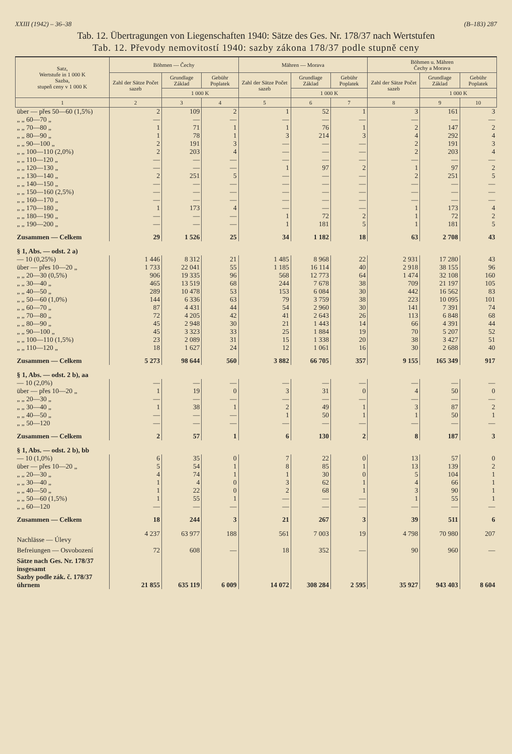XXIII (1942) – 36–38 (B–183) 287
Tab. 12. Übertragungen von Liegenschaften 1940: Sätze des Ges. Nr. 178/37 nach Wertstufen
Tab. 12. Převody nemovitostí 1940: sazby zákona 178/37 podle stupně ceny
| Satz, Wertstufe in 1 000 K Sazba, stupeň ceny v 1 000 K | Böhmen — Čechy | | | Mähren — Morava | | | Böhmen u. Mähren Čechy a Morava | | |
| --- | --- | --- | --- | --- | --- | --- | --- | --- | --- |
| | Zahl der Sätze Počet sazeb | Grundlage Základ | Gebühr Poplatek | Zahl der Sätze Počet sazeb | Grundlage Základ | Gebühr Poplatek | Zahl der Sätze Počet sazeb | Grundlage Základ | Gebühr Poplatek |
| | | 1 000 K | | | 1 000 K | | | 1 000 K | |
| 1 | 2 | 3 | 4 | 5 | 6 | 7 | 8 | 9 | 10 |
| über — přes 50—60 (1,5%) | 2 | 109 | 2 | 1 | 52 | 1 | 3 | 161 | 3 |
| „ „ 60—70 „ | — | — | — | — | — | — | — | — | — |
| „ „ 70—80 „ | 1 | 71 | 1 | 1 | 76 | 1 | 2 | 147 | 2 |
| „ „ 80—90 „ | 1 | 78 | 1 | 3 | 214 | 3 | 4 | 292 | 4 |
| „ „ 90—100 „ | 2 | 191 | 3 | — | — | — | 2 | 191 | 3 |
| „ „ 100—110 (2,0%) | 2 | 203 | 4 | — | — | — | 2 | 203 | 4 |
| „ „ 110—120 „ | — | — | — | — | — | — | — | — | — |
| „ „ 120—130 „ | — | — | — | 1 | 97 | 2 | 1 | 97 | 2 |
| „ „ 130—140 „ | 2 | 251 | 5 | — | — | — | 2 | 251 | 5 |
| „ „ 140—150 „ | — | — | — | — | — | — | — | — | — |
| „ „ 150—160 (2,5%) | — | — | — | — | — | — | — | — | — |
| „ „ 160—170 „ | — | — | — | — | — | — | — | — | — |
| „ „ 170—180 „ | 1 | 173 | 4 | — | — | — | 1 | 173 | 4 |
| „ „ 180—190 „ | — | — | — | 1 | 72 | 2 | 1 | 72 | 2 |
| „ „ 190—200 „ | — | — | — | 1 | 181 | 5 | 1 | 181 | 5 |
| Zusammen — Celkem | 29 | 1 526 | 25 | 34 | 1 182 | 18 | 63 | 2 708 | 43 |
| § 1, Abs. — odst. 2 a) | | | | | | | | | |
| — 10 (0,25%) | 1 446 | 8 312 | 21 | 1 485 | 8 968 | 22 | 2 931 | 17 280 | 43 |
| über — přes 10—20 „ | 1 733 | 22 041 | 55 | 1 185 | 16 114 | 40 | 2 918 | 38 155 | 96 |
| „ „ 20—30 (0,5%) | 906 | 19 335 | 96 | 568 | 12 773 | 64 | 1 474 | 32 108 | 160 |
| „ „ 30—40 „ | 465 | 13 519 | 68 | 244 | 7 678 | 38 | 709 | 21 197 | 105 |
| „ „ 40—50 „ | 289 | 10 478 | 53 | 153 | 6 084 | 30 | 442 | 16 562 | 83 |
| „ „ 50—60 (1,0%) | 144 | 6 336 | 63 | 79 | 3 759 | 38 | 223 | 10 095 | 101 |
| „ „ 60—70 „ | 87 | 4 431 | 44 | 54 | 2 960 | 30 | 141 | 7 391 | 74 |
| „ „ 70—80 „ | 72 | 4 205 | 42 | 41 | 2 643 | 26 | 113 | 6 848 | 68 |
| „ „ 80—90 „ | 45 | 2 948 | 30 | 21 | 1 443 | 14 | 66 | 4 391 | 44 |
| „ „ 90—100 „ | 45 | 3 323 | 33 | 25 | 1 884 | 19 | 70 | 5 207 | 52 |
| „ „ 100—110 (1,5%) | 23 | 2 089 | 31 | 15 | 1 338 | 20 | 38 | 3 427 | 51 |
| „ „ 110—120 „ | 18 | 1 627 | 24 | 12 | 1 061 | 16 | 30 | 2 688 | 40 |
| Zusammen — Celkem | 5 273 | 98 644 | 560 | 3 882 | 66 705 | 357 | 9 155 | 165 349 | 917 |
| § 1, Abs. — odst. 2 b), aa | | | | | | | | | |
| — 10 (2,0%) | — | — | — | — | — | — | — | — | — |
| über — přes 10—20 „ | 1 | 19 | 0 | 3 | 31 | 0 | 4 | 50 | 0 |
| „ „ 20—30 „ | — | — | — | — | — | — | — | — | — |
| „ „ 30—40 „ | 1 | 38 | 1 | 2 | 49 | 1 | 3 | 87 | 2 |
| „ „ 40—50 „ | — | — | — | 1 | 50 | 1 | 1 | 50 | 1 |
| „ „ 50—120 | — | — | — | — | — | — | — | — | — |
| Zusammen — Celkem | 2 | 57 | 1 | 6 | 130 | 2 | 8 | 187 | 3 |
| § 1, Abs. — odst. 2 b), bb | | | | | | | | | |
| — 10 (1,0%) | 6 | 35 | 0 | 7 | 22 | 0 | 13 | 57 | 0 |
| über — přes 10—20 „ | 5 | 54 | 1 | 8 | 85 | 1 | 13 | 139 | 2 |
| „ „ 20—30 „ | 4 | 74 | 1 | 1 | 30 | 0 | 5 | 104 | 1 |
| „ „ 30—40 „ | 1 | 4 | 0 | 3 | 62 | 1 | 4 | 66 | 1 |
| „ „ 40—50 „ | 1 | 22 | 0 | 2 | 68 | 1 | 3 | 90 | 1 |
| „ „ 50—60 (1,5%) | 1 | 55 | 1 | — | — | — | 1 | 55 | 1 |
| „ „ 60—120 | — | — | — | — | — | — | — | — | — |
| Zusammen — Celkem | 18 | 244 | 3 | 21 | 267 | 3 | 39 | 511 | 6 |
| Nachlässe — Úlevy | 4 237 | 63 977 | 188 | 561 | 7 003 | 19 | 4 798 | 70 980 | 207 |
| Befreiungen — Osvobození | 72 | 608 | — | 18 | 352 | — | 90 | 960 | — |
| Sätze nach Ges. Nr. 178/37 insgesamt Sazby podle zák. č. 178/37 úhrnem | 21 855 | 635 119 | 6 009 | 14 072 | 308 284 | 2 595 | 35 927 | 943 403 | 8 604 |